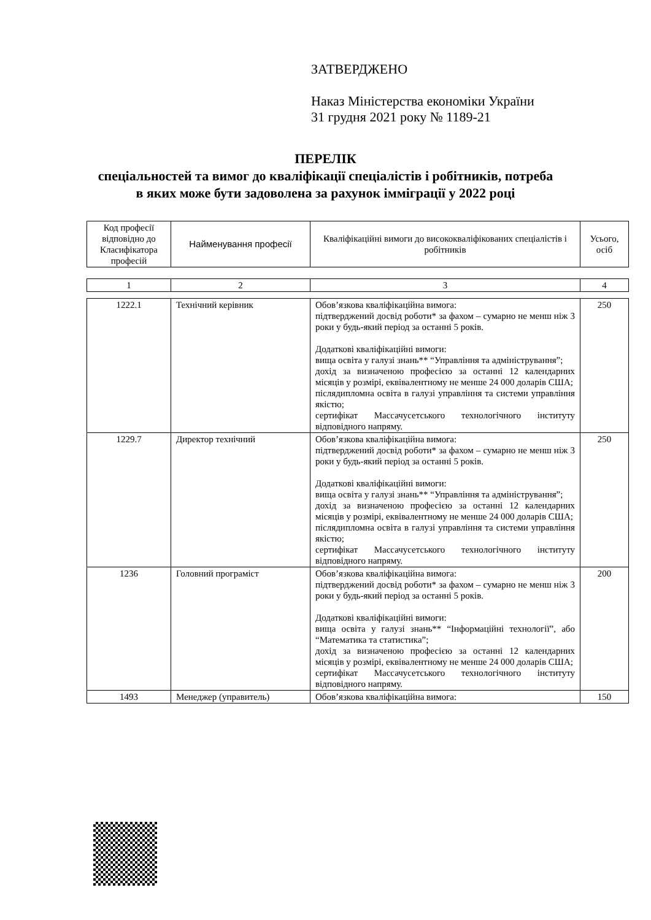ЗАТВЕРДЖЕНО
Наказ Міністерства економіки України
31 грудня 2021 року № 1189-21
ПЕРЕЛІК
спеціальностей та вимог до кваліфікації спеціалістів і робітників, потреба
в яких може бути задоволена за рахунок імміграції у 2022 році
| Код професії відповідно до Класифікатора професій | Найменування професії | Кваліфікаційні вимоги до висококваліфікованих спеціалістів і робітників | Усього, осіб |
| 1 | 2 | 3 | 4 |
| 1222.1 | Технічний керівник | Обов’язкова кваліфікаційна вимога: підтверджений досвід роботи* за фахом – сумарно не менш ніж 3 роки у будь-який період за останні 5 років. Додаткові кваліфікаційні вимоги: вища освіта у галузі знань** “Управління та адміністрування”; дохід за визначеною професією за останні 12 календарних місяців у розмірі, еквівалентному не менше 24 000 доларів США; післядипломна освіта в галузі управління та системи управління якістю; сертифікат Массачусетського технологічного інституту відповідного напряму. | 250 |
| 1229.7 | Директор технічний | Обов’язкова кваліфікаційна вимога: підтверджений досвід роботи* за фахом – сумарно не менш ніж 3 роки у будь-який період за останні 5 років. Додаткові кваліфікаційні вимоги: вища освіта у галузі знань** “Управління та адміністрування”; дохід за визначеною професією за останні 12 календарних місяців у розмірі, еквівалентному не менше 24 000 доларів США; післядипломна освіта в галузі управління та системи управління якістю; сертифікат Массачусетського технологічного інституту відповідного напряму. | 250 |
| 1236 | Головний програміст | Обов’язкова кваліфікаційна вимога: підтверджений досвід роботи* за фахом – сумарно не менш ніж 3 роки у будь-який період за останні 5 років. Додаткові кваліфікаційні вимоги: вища освіта у галузі знань** “Інформаційні технології”, або “Математика та статистика”; дохід за визначеною професією за останні 12 календарних місяців у розмірі, еквівалентному не менше 24 000 доларів США; сертифікат Массачусетського технологічного інституту відповідного напряму. | 200 |
| 1493 | Менеджер (управитель) | Обов’язкова кваліфікаційна вимога: | 150 |